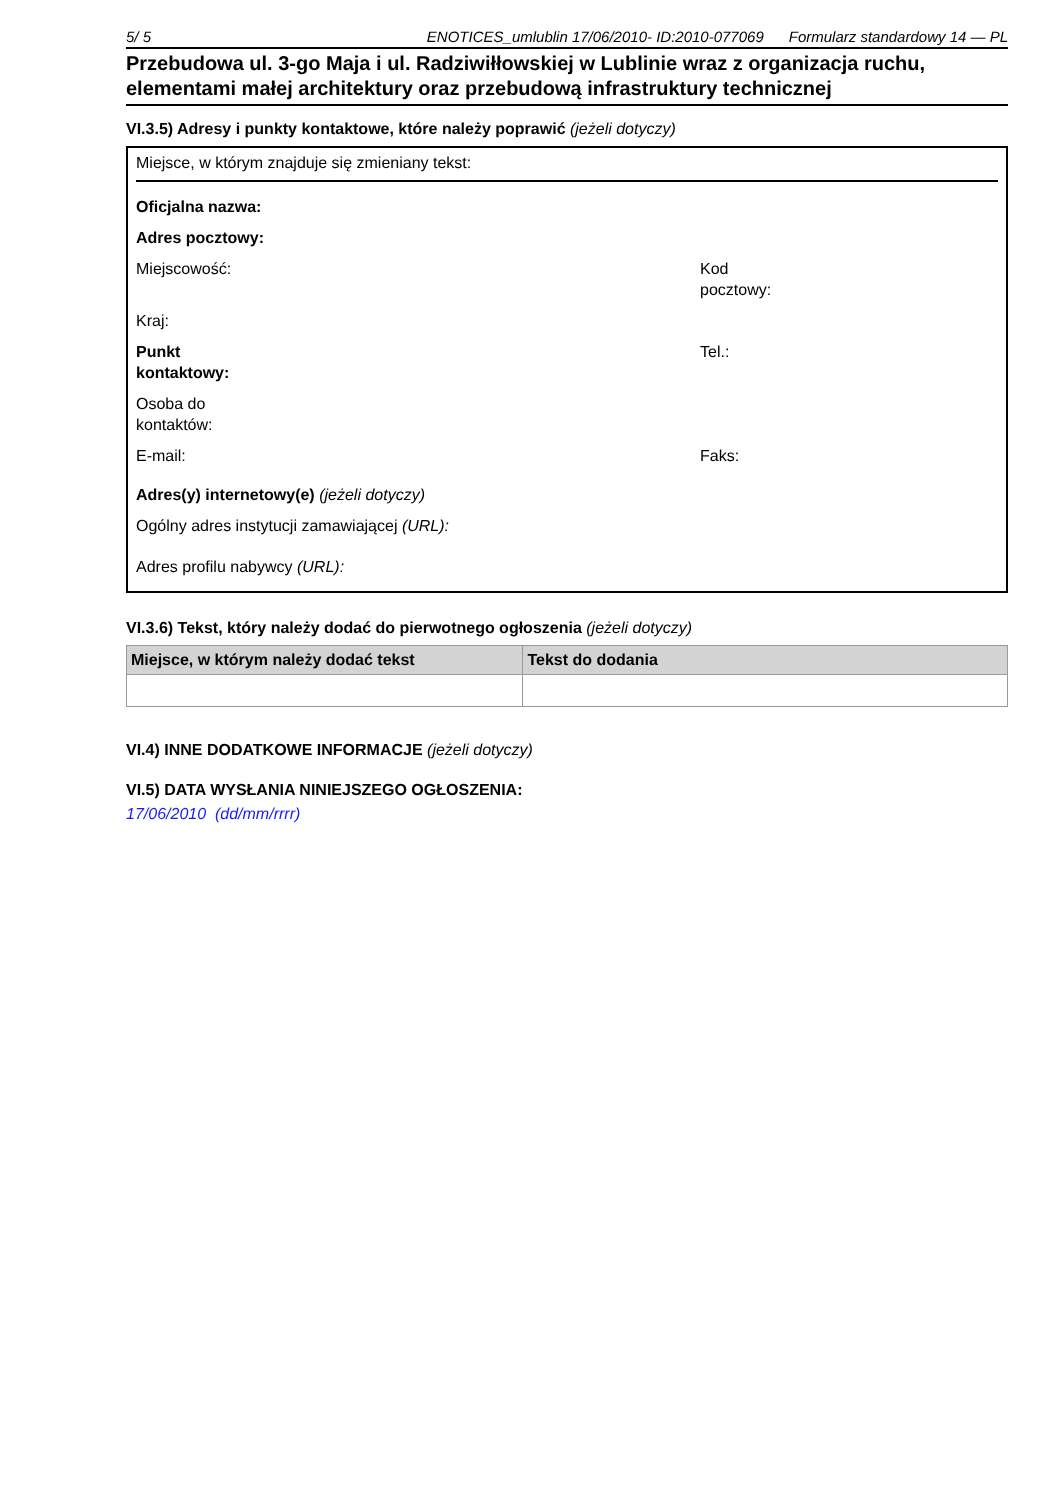5/ 5 ENOTICES_umlublin 17/06/2010- ID:2010-077069 Formularz standardowy 14 — PL
Przebudowa ul. 3-go Maja i ul. Radziwiłłowskiej w Lublinie wraz z organizacja ruchu, elementami małej architektury oraz przebudową infrastruktury technicznej
VI.3.5) Adresy i punkty kontaktowe, które należy poprawić (jeżeli dotyczy)
Miejsce, w którym znajduje się zmieniany tekst:
Oficjalna nazwa:
Adres pocztowy:
Miejscowość: Kod pocztowy:
Kraj:
Punkt
kontaktowy:
Tel.:
Osoba do
kontaktów:
E-mail: Faks:
Adres(y) internetowy(e) (jeżeli dotyczy)
Ogólny adres instytucji zamawiającej (URL):
Adres profilu nabywcy (URL):
VI.3.6) Tekst, który należy dodać do pierwotnego ogłoszenia (jeżeli dotyczy)
| Miejsce, w którym należy dodać tekst | Tekst do dodania |
| --- | --- |
VI.4) INNE DODATKOWE INFORMACJE (jeżeli dotyczy)
VI.5) DATA WYSŁANIA NINIEJSZEGO OGŁOSZENIA:
17/06/2010 (dd/mm/rrrr)